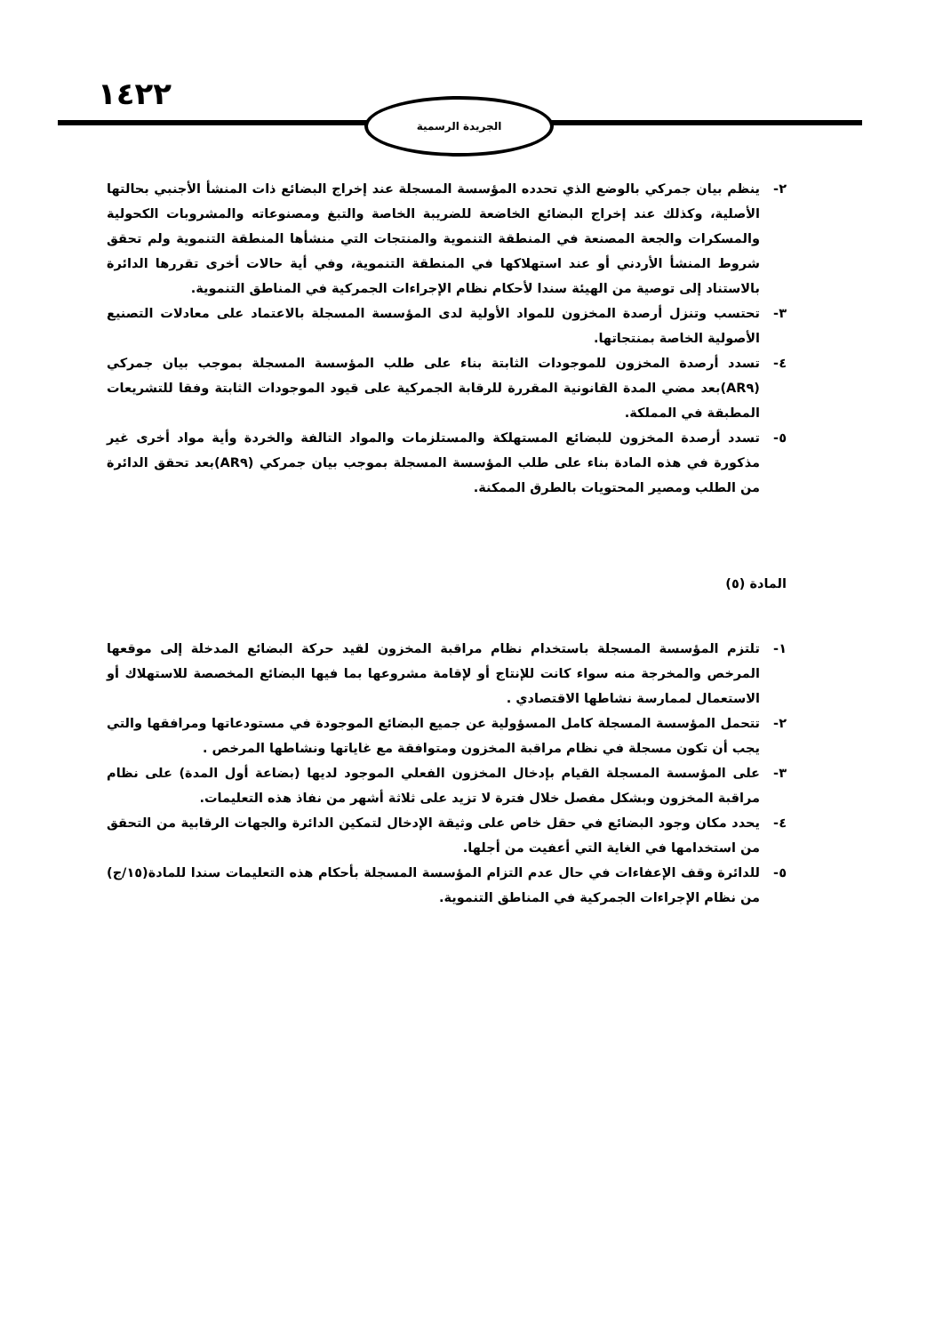١٤٢٢ الجريدة الرسمية
٢- ينظم بيان جمركي بالوضع الذي تحدده المؤسسة المسجلة عند إخراج البضائع ذات المنشأ الأجنبي بحالتها الأصلية، وكذلك عند إخراج البضائع الخاضعة للضريبة الخاصة والتبغ ومصنوعاته والمشروبات الكحولية والمسكرات والجعة المصنعة في المنطقة التنموية والمنتجات التي منشأها المنطقة التنموية ولم تحقق شروط المنشأ الأردني أو عند استهلاكها في المنطقة التنموية، وفي أية حالات أخرى تقررها الدائرة بالاستناد إلى توصية من الهيئة سندا لأحكام نظام الإجراءات الجمركية في المناطق التنموية.
٣- تحتسب وتنزل أرصدة المخزون للمواد الأولية لدى المؤسسة المسجلة بالاعتماد على معادلات التصنيع الأصولية الخاصة بمنتجاتها.
٤- تسدد أرصدة المخزون للموجودات الثابتة بناء على طلب المؤسسة المسجلة بموجب بيان جمركي (AR٩)بعد مضي المدة القانونية المقررة للرقابة الجمركية على قيود الموجودات الثابتة وفقا للتشريعات المطبقة في المملكة.
٥- تسدد أرصدة المخزون للبضائع المستهلكة والمستلزمات والمواد التالفة والخردة وأية مواد أخرى غير مذكورة في هذه المادة بناء على طلب المؤسسة المسجلة بموجب بيان جمركي (AR٩)بعد تحقق الدائرة من الطلب ومصير المحتويات بالطرق الممكنة.
المادة (٥)
١- تلتزم المؤسسة المسجلة باستخدام نظام مراقبة المخزون لقيد حركة البضائع المدخلة إلى موقعها المرخص والمخرجة منه سواء كانت للإنتاج أو لإقامة مشروعها بما فيها البضائع المخصصة للاستهلاك أو الاستعمال لممارسة نشاطها الاقتصادي .
٢- تتحمل المؤسسة المسجلة كامل المسؤولية عن جميع البضائع الموجودة في مستودعاتها ومرافقها والتي يجب أن تكون مسجلة في نظام مراقبة المخزون ومتوافقة مع غاياتها ونشاطها المرخص .
٣- على المؤسسة المسجلة القيام بإدخال المخزون الفعلي الموجود لديها (بضاعة أول المدة) على نظام مراقبة المخزون وبشكل مفصل خلال فترة لا تزيد على ثلاثة أشهر من نفاذ هذه التعليمات.
٤- يحدد مكان وجود البضائع في حقل خاص على وثيقة الإدخال لتمكين الدائرة والجهات الرقابية من التحقق من استخدامها في الغاية التي أعفيت من أجلها.
٥- للدائرة وقف الإعفاءات في حال عدم التزام المؤسسة المسجلة بأحكام هذه التعليمات سندا للمادة(١٥/ج) من نظام الإجراءات الجمركية في المناطق التنموية.